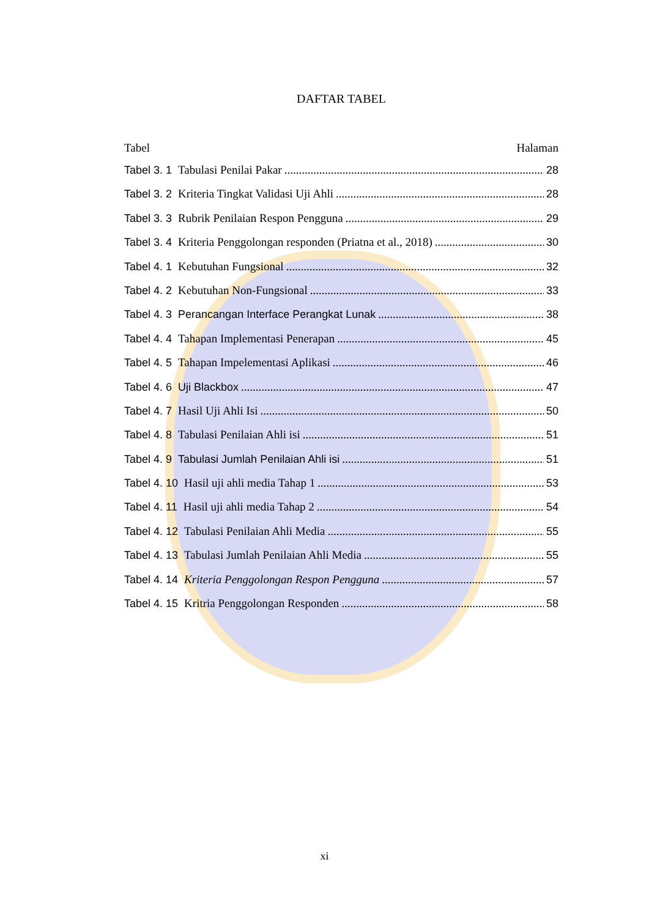DAFTAR TABEL
Tabel Halaman
Tabel 3. 1 Tabulasi Penilai Pakar 28
Tabel 3. 2 Kriteria Tingkat Validasi Uji Ahli 28
Tabel 3. 3 Rubrik Penilaian Respon Pengguna 29
Tabel 3. 4 Kriteria Penggolongan responden (Priatna et al., 2018) 30
Tabel 4. 1 Kebutuhan Fungsional 32
Tabel 4. 2 Kebutuhan Non-Fungsional 33
Tabel 4. 3 Perancangan Interface Perangkat Lunak 38
Tabel 4. 4 Tahapan Implementasi Penerapan 45
Tabel 4. 5 Tahapan Impelementasi Aplikasi 46
Tabel 4. 6 Uji Blackbox 47
Tabel 4. 7 Hasil Uji Ahli Isi 50
Tabel 4. 8 Tabulasi Penilaian Ahli isi 51
Tabel 4. 9 Tabulasi Jumlah Penilaian Ahli isi 51
Tabel 4. 10 Hasil uji ahli media Tahap 1 53
Tabel 4. 11 Hasil uji ahli media Tahap 2 54
Tabel 4. 12 Tabulasi Penilaian Ahli Media 55
Tabel 4. 13 Tabulasi Jumlah Penilaian Ahli Media 55
Tabel 4. 14 Kriteria Penggolongan Respon Pengguna 57
Tabel 4. 15 Kritria Penggolongan Responden 58
xi